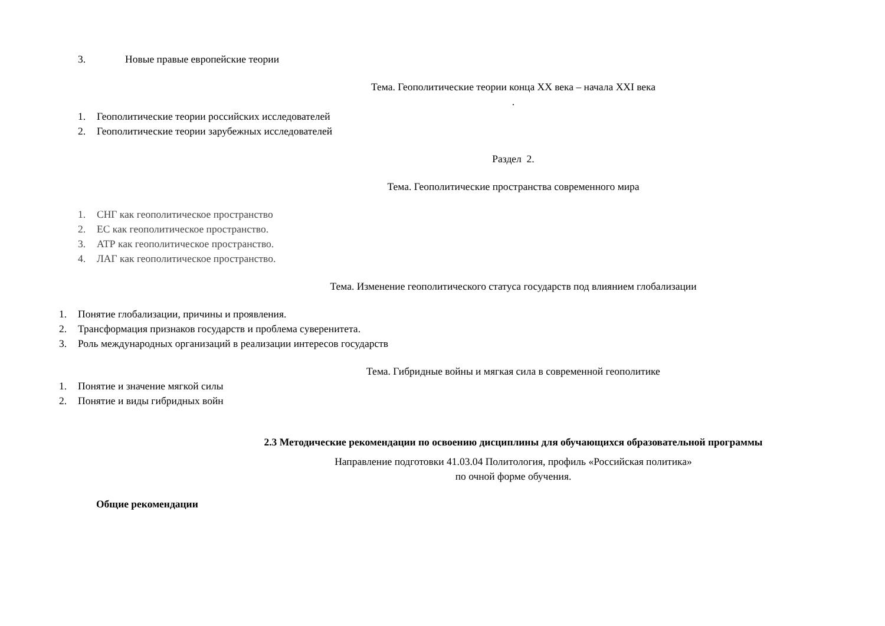3. Новые правые европейские теории
Тема. Геополитические теории конца XX века – начала XXI века
.
1. Геополитические теории российских исследователей
2. Геополитические теории зарубежных исследователей
Раздел 2.
Тема. Геополитические пространства современного мира
1. СНГ как геополитическое пространство
2. ЕС как геополитическое пространство.
3. АТР как геополитическое пространство.
4. ЛАГ как геополитическое пространство.
Тема. Изменение геополитического статуса государств под влиянием глобализации
1. Понятие глобализации, причины и проявления.
2. Трансформация признаков государств и проблема суверенитета.
3. Роль международных организаций в реализации интересов государств
Тема. Гибридные войны и мягкая сила в современной геополитике
1. Понятие и значение мягкой силы
2. Понятие и виды гибридных войн
2.3 Методические рекомендации по освоению дисциплины для обучающихся образовательной программы
Направление подготовки 41.03.04 Политология, профиль «Российская политика»
по очной форме обучения.
Общие рекомендации